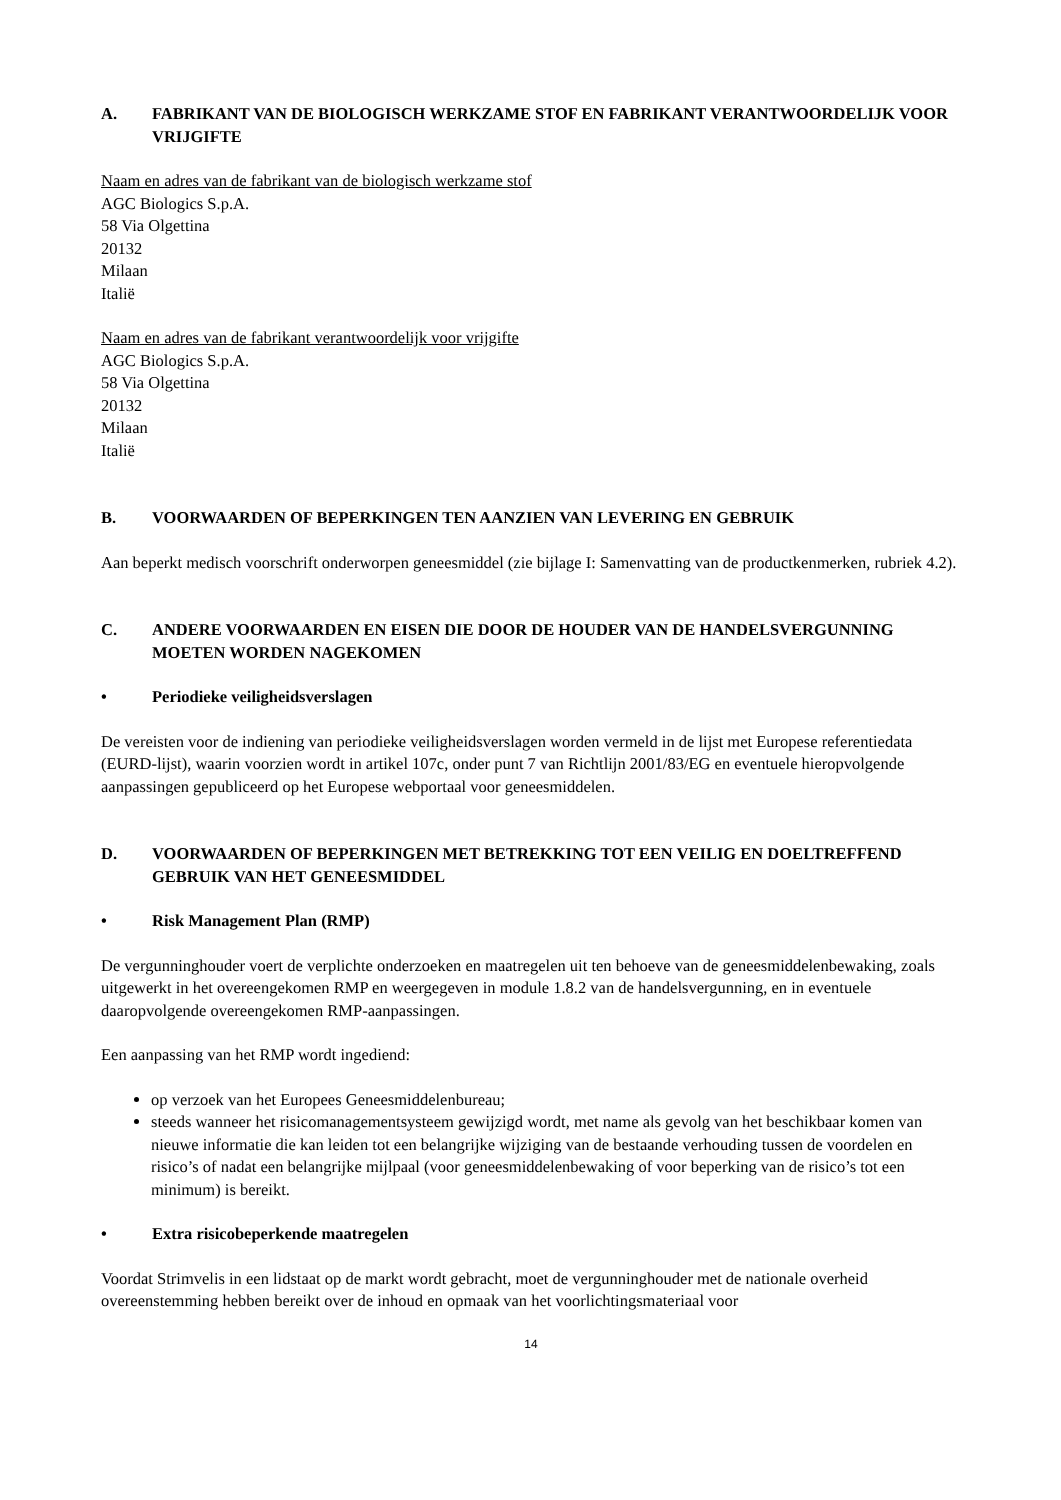A. FABRIKANT VAN DE BIOLOGISCH WERKZAME STOF EN FABRIKANT VERANTWOORDELIJK VOOR VRIJGIFTE
Naam en adres van de fabrikant van de biologisch werkzame stof
AGC Biologics S.p.A.
58 Via Olgettina
20132
Milaan
Italië
Naam en adres van de fabrikant verantwoordelijk voor vrijgifte
AGC Biologics S.p.A.
58 Via Olgettina
20132
Milaan
Italië
B. VOORWAARDEN OF BEPERKINGEN TEN AANZIEN VAN LEVERING EN GEBRUIK
Aan beperkt medisch voorschrift onderworpen geneesmiddel (zie bijlage I: Samenvatting van de productkenmerken, rubriek 4.2).
C. ANDERE VOORWAARDEN EN EISEN DIE DOOR DE HOUDER VAN DE HANDELSVERGUNNING MOETEN WORDEN NAGEKOMEN
• Periodieke veiligheidsverslagen
De vereisten voor de indiening van periodieke veiligheidsverslagen worden vermeld in de lijst met Europese referentiedata (EURD-lijst), waarin voorzien wordt in artikel 107c, onder punt 7 van Richtlijn 2001/83/EG en eventuele hieropvolgende aanpassingen gepubliceerd op het Europese webportaal voor geneesmiddelen.
D. VOORWAARDEN OF BEPERKINGEN MET BETREKKING TOT EEN VEILIG EN DOELTREFFEND GEBRUIK VAN HET GENEESMIDDEL
• Risk Management Plan (RMP)
De vergunninghouder voert de verplichte onderzoeken en maatregelen uit ten behoeve van de geneesmiddelenbewaking, zoals uitgewerkt in het overeengekomen RMP en weergegeven in module 1.8.2 van de handelsvergunning, en in eventuele daaropvolgende overeengekomen RMP-aanpassingen.
Een aanpassing van het RMP wordt ingediend:
op verzoek van het Europees Geneesmiddelenbureau;
steeds wanneer het risicomanagementsysteem gewijzigd wordt, met name als gevolg van het beschikbaar komen van nieuwe informatie die kan leiden tot een belangrijke wijziging van de bestaande verhouding tussen de voordelen en risico’s of nadat een belangrijke mijlpaal (voor geneesmiddelenbewaking of voor beperking van de risico’s tot een minimum) is bereikt.
• Extra risicobeperkende maatregelen
Voordat Strimvelis in een lidstaat op de markt wordt gebracht, moet de vergunninghouder met de nationale overheid overeenstemming hebben bereikt over de inhoud en opmaak van het voorlichtingsmateriaal voor
14